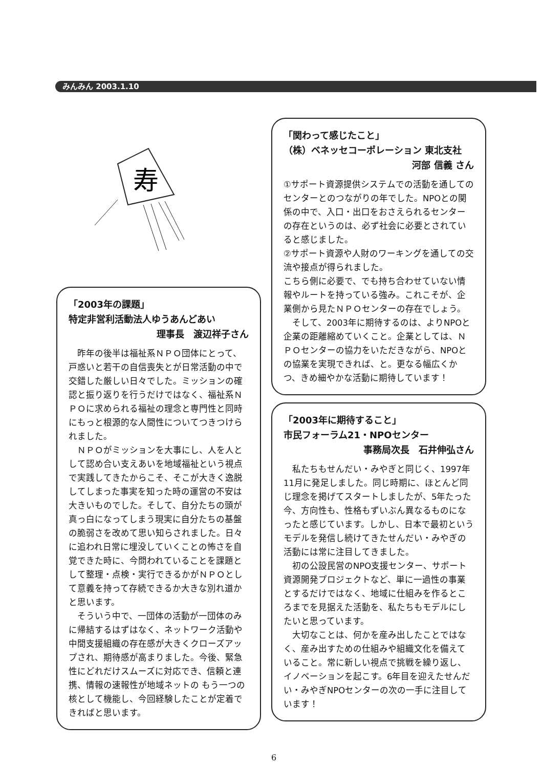みんみん 2003.1.10
寿
「2003年の課題」
特定非営利活動法人ゆうあんどあい
理事長　渡辺祥子さん
　昨年の後半は福祉系ＮＰＯ団体にとって、戸惑いと若干の自信喪失とが日常活動の中で交錯した厳しい日々でした。ミッションの確認と振り返りを行うだけではなく、福祉系ＮＰＯに求められる福祉の理念と専門性と同時にもっと根源的な人間性についてつきつけられました。
　ＮＰＯがミッションを大事にし、人を人として認め合い支えあいを地域福祉という視点で実践してきたからこそ、そこが大きく逸脱してしまった事実を知った時の運営の不安は大きいものでした。そして、自分たちの頭が真っ白になってしまう現実に自分たちの基盤の脆弱さを改めて思い知らされました。日々に追われ日常に埋没していくことの怖さを自覚できた時に、今問われていることを課題として整理・点検・実行できるかがＮＰＯとして意義を持って存続できるか大きな別れ道かと思います。
　そういう中で、一団体の活動が一団体のみに帰結するはずはなく、ネットワーク活動や中間支援組織の存在感が大きくクローズアップされ、期待感が高まりました。今後、緊急性にどれだけスムーズに対応でき、信頼と連携、情報の速報性が地域ネットの もう一つの核として機能し、今回経験したことが定着できればと思います。
「関わって感じたこと」
（株）ベネッセコーポレーション 東北支社
河部 信義 さん
①サポート資源提供システムでの活動を通してのセンターとのつながりの年でした。NPOとの関係の中で、入口・出口をおさえられるセンターの存在というのは、必ず社会に必要とされていると感じました。
②サポート資源や人財のワーキングを通しての交流や接点が得られました。
こちら側に必要で、でも持ち合わせていない情報やルートを持っている強み。これこそが、企業側から見たＮＰＯセンターの存在でしょう。
　そして、2003年に期待するのは、よりNPOと企業の距離縮めていくこと。企業としては、ＮＰＯセンターの協力をいただきながら、NPOとの協業を実現できれば、と。更なる幅広くかつ、きめ細やかな活動に期待しています！
「2003年に期待すること」
市民フォーラム21・NPOセンター
事務局次長　石井伸弘さん
　私たちもせんだい・みやぎと同じく、1997年11月に発足しました。同じ時期に、ほとんど同じ理念を掲げてスタートしましたが、5年たった今、方向性も、性格もずいぶん異なるものになったと感じています。しかし、日本で最初というモデルを発信し続けてきたせんだい・みやぎの活動には常に注目してきました。
　初の公設民営のNPO支援センター、サポート資源開発プロジェクトなど、単に一過性の事業とするだけではなく、地域に仕組みを作るところまでを見据えた活動を、私たちもモデルにしたいと思っています。
　大切なことは、何かを産み出したことではなく、産み出すための仕組みや組織文化を備えていること。常に新しい視点で挑戦を繰り返し、イノベーションを起こす。6年目を迎えたせんだい・みやぎNPOセンターの次の一手に注目しています！
6